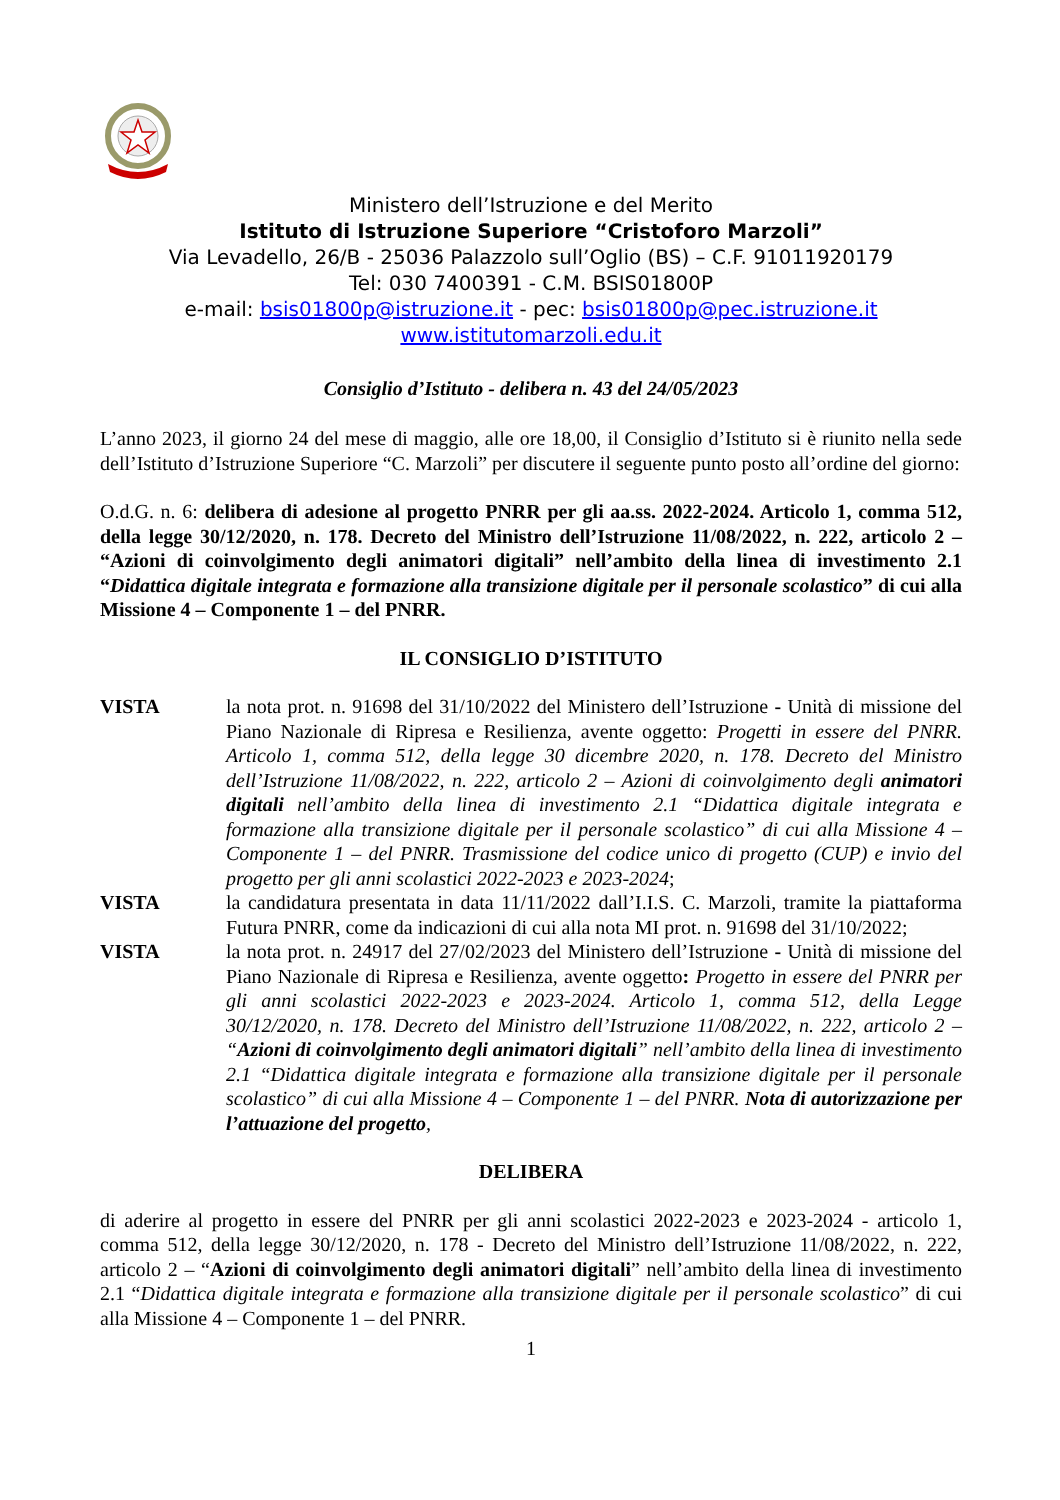Ministero dell’Istruzione e del Merito
Istituto di Istruzione Superiore “Cristoforo Marzoli”
Via Levadello, 26/B - 25036 Palazzolo sull’Oglio (BS) – C.F. 91011920179
Tel: 030 7400391 - C.M. BSIS01800P
e-mail: bsis01800p@istruzione.it - pec: bsis01800p@pec.istruzione.it
www.istitutomarzoli.edu.it
Consiglio d’Istituto - delibera n. 43 del 24/05/2023
L’anno 2023, il giorno 24 del mese di maggio, alle ore 18,00, il Consiglio d’Istituto si è riunito nella sede dell’Istituto d’Istruzione Superiore “C. Marzoli” per discutere il seguente punto posto all’ordine del giorno:
O.d.G. n. 6: delibera di adesione al progetto PNRR per gli aa.ss. 2022-2024. Articolo 1, comma 512, della legge 30/12/2020, n. 178. Decreto del Ministro dell’Istruzione 11/08/2022, n. 222, articolo 2 – “Azioni di coinvolgimento degli animatori digitali” nell’ambito della linea di investimento 2.1 “Didattica digitale integrata e formazione alla transizione digitale per il personale scolastico” di cui alla Missione 4 – Componente 1 – del PNRR.
IL CONSIGLIO D’ISTITUTO
VISTA la nota prot. n. 91698 del 31/10/2022 del Ministero dell’Istruzione - Unità di missione del Piano Nazionale di Ripresa e Resilienza, avente oggetto: Progetti in essere del PNRR. Articolo 1, comma 512, della legge 30 dicembre 2020, n. 178. Decreto del Ministro dell’Istruzione 11/08/2022, n. 222, articolo 2 – Azioni di coinvolgimento degli animatori digitali nell’ambito della linea di investimento 2.1 “Didattica digitale integrata e formazione alla transizione digitale per il personale scolastico” di cui alla Missione 4 – Componente 1 – del PNRR. Trasmissione del codice unico di progetto (CUP) e invio del progetto per gli anni scolastici 2022-2023 e 2023-2024;
VISTA la candidatura presentata in data 11/11/2022 dall’I.I.S. C. Marzoli, tramite la piattaforma Futura PNRR, come da indicazioni di cui alla nota MI prot. n. 91698 del 31/10/2022;
VISTA la nota prot. n. 24917 del 27/02/2023 del Ministero dell’Istruzione - Unità di missione del Piano Nazionale di Ripresa e Resilienza, avente oggetto: Progetto in essere del PNRR per gli anni scolastici 2022-2023 e 2023-2024. Articolo 1, comma 512, della Legge 30/12/2020, n. 178. Decreto del Ministro dell’Istruzione 11/08/2022, n. 222, articolo 2 – “Azioni di coinvolgimento degli animatori digitali” nell’ambito della linea di investimento 2.1 “Didattica digitale integrata e formazione alla transizione digitale per il personale scolastico” di cui alla Missione 4 – Componente 1 – del PNRR. Nota di autorizzazione per l’attuazione del progetto,
DELIBERA
di aderire al progetto in essere del PNRR per gli anni scolastici 2022-2023 e 2023-2024 - articolo 1, comma 512, della legge 30/12/2020, n. 178 - Decreto del Ministro dell’Istruzione 11/08/2022, n. 222, articolo 2 – “Azioni di coinvolgimento degli animatori digitali” nell’ambito della linea di investimento 2.1 “Didattica digitale integrata e formazione alla transizione digitale per il personale scolastico” di cui alla Missione 4 – Componente 1 – del PNRR.
1